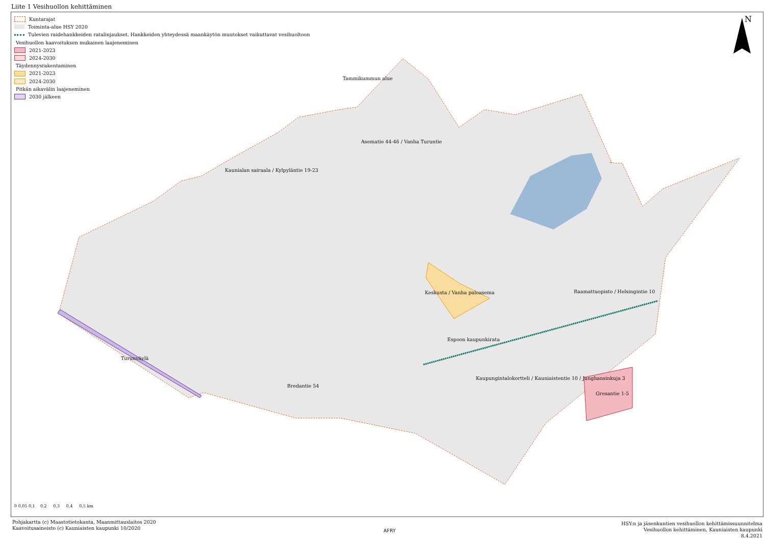Liite 1 Vesihuollon kehittäminen
Kuntarajat
Toiminta-alue HSY 2020
Tulevien raidehankkeiden ratalinjaukset. Hankkeiden yhteydessä maankäytön muutokset vaikuttavat vesihuoltoon
Vesihuollon kaavoituksen mukainen laajeneminen
2021-2023
2024-2030
Täydennysrakentaminen
2021-2023
2024-2030
Pitkän aikavälin laajeneminen
2030 jälkeen
N
Tammikummun alue
Asematie 44-46 / Vanha Turuntie
Kaunialan sairaala / Kylpyläntie 19-23
Keskusta / Vanha paloasema
Raamattuopisto / Helsingintie 10
Espoon kaupunkirata
Turunväylä
Kaupungintalokortteli / Kauniaistentie 10 / Junghansinkuja 3
Bredantie 54
Gresantie 1-5
0 0,05 0,1 0,2 0,3 0,4 0,5 km
Pohjakartta (c) Maastotietokanta, Maanmittauslaitos 2020
Kaavoitusaineisto (c) Kauniaisten kaupunki 10/2020
AFRY
HSY:n ja jäsenkuntien vesihuollon kehittämissuunnitelma
Vesihuollon kehittäminen, Kauniaisten kaupunki
8.4.2021